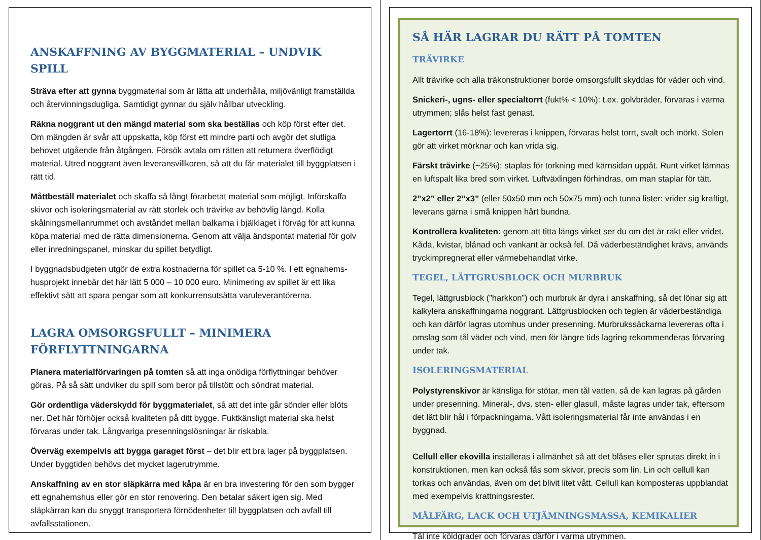ANSKAFFNING AV BYGGMATERIAL – UNDVIK SPILL
Sträva efter att gynna byggmaterial som är lätta att underhålla, miljövänligt framställda och återvinningsdugliga. Samtidigt gynnar du själv hållbar utveckling.
Räkna noggrant ut den mängd material som ska beställas och köp först efter det. Om mängden är svår att uppskatta, köp först ett mindre parti och avgör det slutliga behovet utgående från åtgången. Försök avtala om rätten att returnera överflödigt material. Utred noggrant även leveransvillkoren, så att du får materialet till byggplatsen i rätt tid.
Måttbeställ materialet och skaffa så långt förarbetat material som möjligt. Införskaffa skivor och isoleringsmaterial av rätt storlek och trävirke av behövlig längd. Kolla skålningsmellanrummet och avståndet mellan balkarna i bjälklaget i förväg för att kunna köpa material med de rätta dimensionerna. Genom att välja ändspontat material för golv eller inredningspanel, minskar du spillet betydligt.
I byggnadsbudgeten utgör de extra kostnaderna för spillet ca 5-10 %. I ett egnahems-husprojekt innebär det här lätt 5 000 – 10 000 euro. Minimering av spillet är ett lika effektivt sätt att spara pengar som att konkurrensutsätta varuleverantörerna.
LAGRA OMSORGSFULLT – MINIMERA FÖRFLYTTNINGARNA
Planera materialförvaringen på tomten så att inga onödiga förflyttningar behöver göras. På så sätt undviker du spill som beror på tillstött och söndrat material.
Gör ordentliga väderskydd för byggmaterialet, så att det inte går sönder eller blöts ner. Det här förhöjer också kvaliteten på ditt bygge. Fuktkänsligt material ska helst förvaras under tak. Långvariga presenningslösningar är riskabla.
Överväg exempelvis att bygga garaget först – det blir ett bra lager på byggplatsen. Under byggtiden behövs det mycket lagerutrymme.
Anskaffning av en stor släpkärra med kåpa är en bra investering för den som bygger ett egnahemshus eller gör en stor renovering. Den betalar säkert igen sig. Med släpkärran kan du snyggt transportera förnödenheter till byggplatsen och avfall till avfallsstationen.
SÅ HÄR LAGRAR DU RÄTT PÅ TOMTEN
TRÄVIRKE
Allt trävirke och alla träkonstruktioner borde omsorgsfullt skyddas för väder och vind.
Snickeri-, ugns- eller specialtorrt (fukt% < 10%): t.ex. golvbräder, förvaras i varma utrymmen; slås helst fast genast.
Lagertorrt (16-18%): levereras i knippen, förvaras helst torrt, svalt och mörkt. Solen gör att virket mörknar och kan vrida sig.
Färskt trävirke (~25%): staplas för torkning med kärnsidan uppåt. Runt virket lämnas en luftspalt lika bred som virket. Luftväxlingen förhindras, om man staplar för tätt.
2”x2” eller 2”x3” (eller 50x50 mm och 50x75 mm) och tunna lister: vrider sig kraftigt, leverans gärna i små knippen hårt bundna.
Kontrollera kvaliteten: genom att titta längs virket ser du om det är rakt eller vridet. Kåda, kvistar, blånad och vankant är också fel. Då väderbeständighet krävs, används tryckimpregnerat eller värmebehandlat virke.
TEGEL, LÄTTGRUSBLOCK OCH MURBRUK
Tegel, lättgrusblock (”harkkon”) och murbruk är dyra i anskaffning, så det lönar sig att kalkylera anskaffningarna noggrant. Lättgrusblocken och teglen är väderbeständiga och kan därför lagras utomhus under presenning. Murbrukssäckarna levereras ofta i omslag som tål väder och vind, men för längre tids lagring rekommenderas förvaring under tak.
ISOLERINGSMATERIAL
Polystyrenskivor är känsliga för stötar, men tål vatten, så de kan lagras på gården under presenning. Mineral-, dvs. sten- eller glasull, måste lagras under tak, eftersom det lätt blir hål i förpackningarna. Vått isoleringsmaterial får inte användas i en byggnad.
Cellull eller ekovilla installeras i allmänhet så att det blåses eller sprutas direkt in i konstruktionen, men kan också fås som skivor, precis som lin. Lin och cellull kan torkas och användas, även om det blivit litet vått. Cellull kan komposteras uppblandat med exempelvis krattningsrester.
MÅLFÄRG, LACK OCH UTJÄMNINGSMASSA, KEMIKALIER
Tål inte köldgrader och förvaras därför i varma utrymmen.